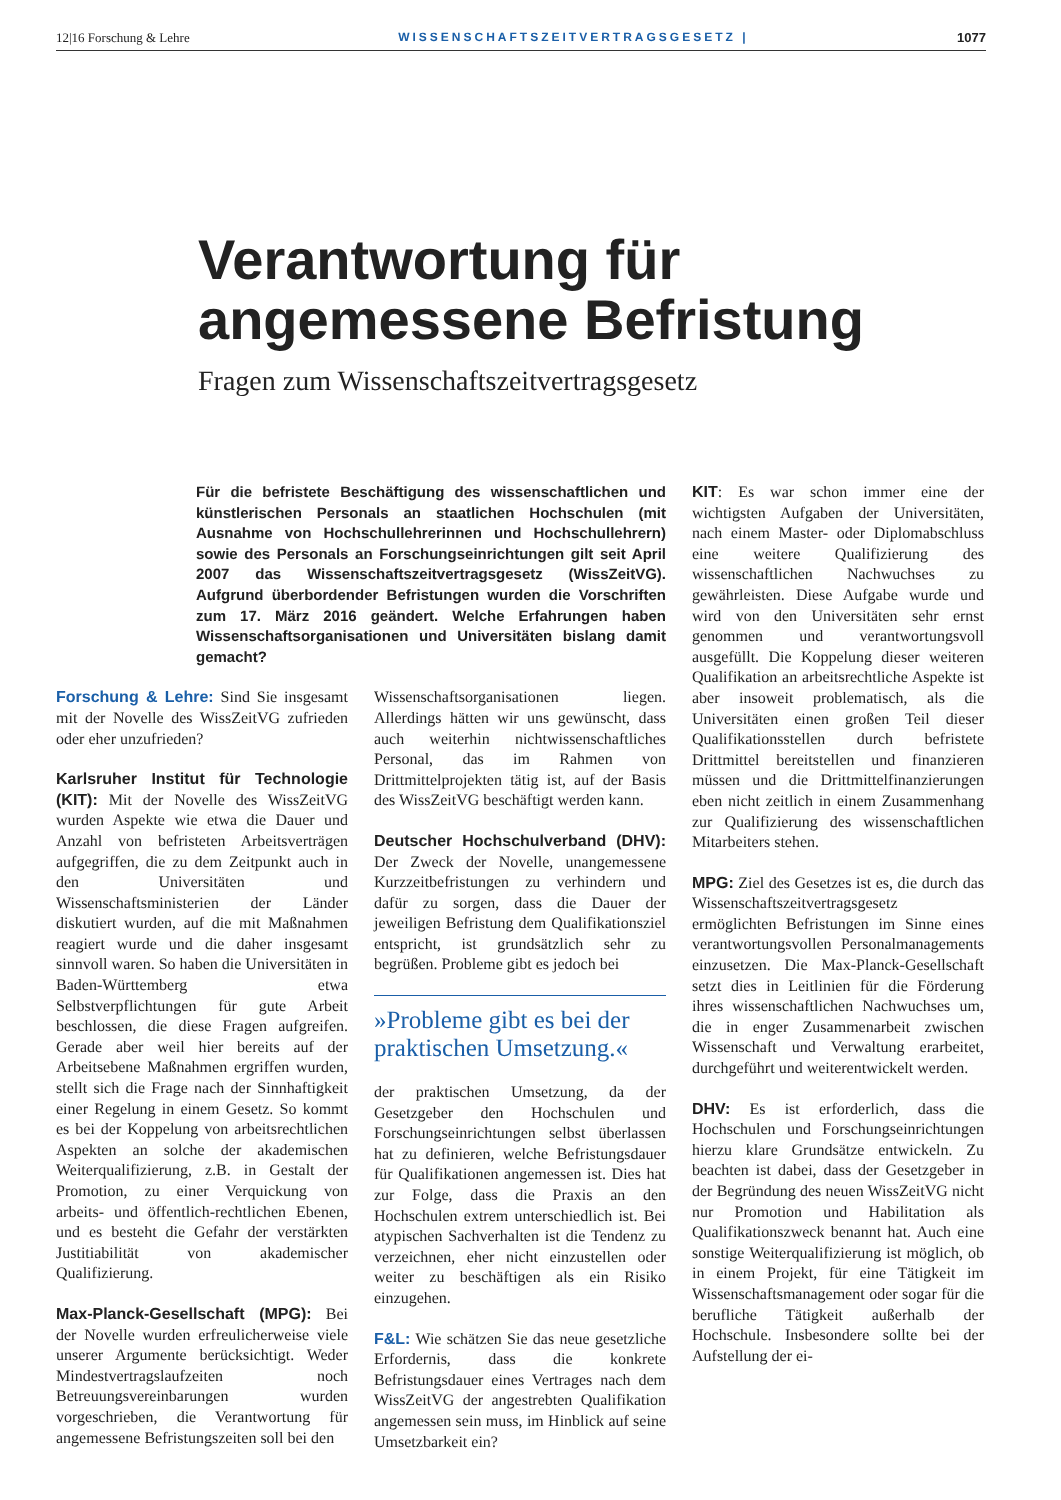12|16 Forschung & Lehre WISSENSCHAFTSZEITVERTRAGSGESETZ | 1077
Verantwortung für angemessene Befristung
Fragen zum Wissenschaftszeitvertragsgesetz
Für die befristete Beschäftigung des wissenschaftlichen und künstlerischen Personals an staatlichen Hochschulen (mit Ausnahme von Hochschullehrerinnen und Hochschullehrern) sowie des Personals an Forschungseinrichtungen gilt seit April 2007 das Wissenschaftszeitvertragsgesetz (WissZeitVG). Aufgrund überbordender Befristungen wurden die Vorschriften zum 17. März 2016 geändert. Welche Erfahrungen haben Wissenschaftsorganisationen und Universitäten bislang damit gemacht?
Forschung & Lehre: Sind Sie insgesamt mit der Novelle des WissZeitVG zufrieden oder eher unzufrieden?
Karlsruher Institut für Technologie (KIT): Mit der Novelle des WissZeitVG wurden Aspekte wie etwa die Dauer und Anzahl von befristeten Arbeitsverträgen aufgegriffen, die zu dem Zeitpunkt auch in den Universitäten und Wissenschaftsministerien der Länder diskutiert wurden, auf die mit Maßnahmen reagiert wurde und die daher insgesamt sinnvoll waren. So haben die Universitäten in Baden-Württemberg etwa Selbstverpflichtungen für gute Arbeit beschlossen, die diese Fragen aufgreifen. Gerade aber weil hier bereits auf der Arbeitsebene Maßnahmen ergriffen wurden, stellt sich die Frage nach der Sinnhaftigkeit einer Regelung in einem Gesetz. So kommt es bei der Koppelung von arbeitsrechtlichen Aspekten an solche der akademischen Weiterqualifizierung, z.B. in Gestalt der Promotion, zu einer Verquickung von arbeits- und öffentlich-rechtlichen Ebenen, und es besteht die Gefahr der verstärkten Justitiabilität von akademischer Qualifizierung.
Max-Planck-Gesellschaft (MPG): Bei der Novelle wurden erfreulicherweise viele unserer Argumente berücksichtigt. Weder Mindestvertragslaufzeiten noch Betreuungsvereinbarungen wurden vorgeschrieben, die Verantwortung für angemessene Befristungszeiten soll bei den
Wissenschaftsorganisationen liegen. Allerdings hätten wir uns gewünscht, dass auch weiterhin nichtwissenschaftliches Personal, das im Rahmen von Drittmittelprojekten tätig ist, auf der Basis des WissZeitVG beschäftigt werden kann.
Deutscher Hochschulverband (DHV): Der Zweck der Novelle, unangemessene Kurzzeitbefristungen zu verhindern und dafür zu sorgen, dass die Dauer der jeweiligen Befristung dem Qualifikationsziel entspricht, ist grundsätzlich sehr zu begrüßen. Probleme gibt es jedoch bei
»Probleme gibt es bei der praktischen Umsetzung.«
der praktischen Umsetzung, da der Gesetzgeber den Hochschulen und Forschungseinrichtungen selbst überlassen hat zu definieren, welche Befristungsdauer für Qualifikationen angemessen ist. Dies hat zur Folge, dass die Praxis an den Hochschulen extrem unterschiedlich ist. Bei atypischen Sachverhalten ist die Tendenz zu verzeichnen, eher nicht einzustellen oder weiter zu beschäftigen als ein Risiko einzugehen.
F&L: Wie schätzen Sie das neue gesetzliche Erfordernis, dass die konkrete Befristungsdauer eines Vertrages nach dem WissZeitVG der angestrebten Qualifikation angemessen sein muss, im Hinblick auf seine Umsetzbarkeit ein?
KIT: Es war schon immer eine der wichtigsten Aufgaben der Universitäten, nach einem Master- oder Diplomabschluss eine weitere Qualifizierung des wissenschaftlichen Nachwuchses zu gewährleisten. Diese Aufgabe wurde und wird von den Universitäten sehr ernst genommen und verantwortungsvoll ausgefüllt. Die Koppelung dieser weiteren Qualifikation an arbeitsrechtliche Aspekte ist aber insoweit problematisch, als die Universitäten einen großen Teil dieser Qualifikationsstellen durch befristete Drittmittel bereitstellen und finanzieren müssen und die Drittmittelfinanzierungen eben nicht zeitlich in einem Zusammenhang zur Qualifizierung des wissenschaftlichen Mitarbeiters stehen.
MPG: Ziel des Gesetzes ist es, die durch das Wissenschaftszeitvertragsgesetz ermöglichten Befristungen im Sinne eines verantwortungsvollen Personalmanagements einzusetzen. Die Max-Planck-Gesellschaft setzt dies in Leitlinien für die Förderung ihres wissenschaftlichen Nachwuchses um, die in enger Zusammenarbeit zwischen Wissenschaft und Verwaltung erarbeitet, durchgeführt und weiterentwickelt werden.
DHV: Es ist erforderlich, dass die Hochschulen und Forschungseinrichtungen hierzu klare Grundsätze entwickeln. Zu beachten ist dabei, dass der Gesetzgeber in der Begründung des neuen WissZeitVG nicht nur Promotion und Habilitation als Qualifikationszweck benannt hat. Auch eine sonstige Weiterqualifizierung ist möglich, ob in einem Projekt, für eine Tätigkeit im Wissenschaftsmanagement oder sogar für die berufliche Tätigkeit außerhalb der Hochschule. Insbesondere sollte bei der Aufstellung der ei-